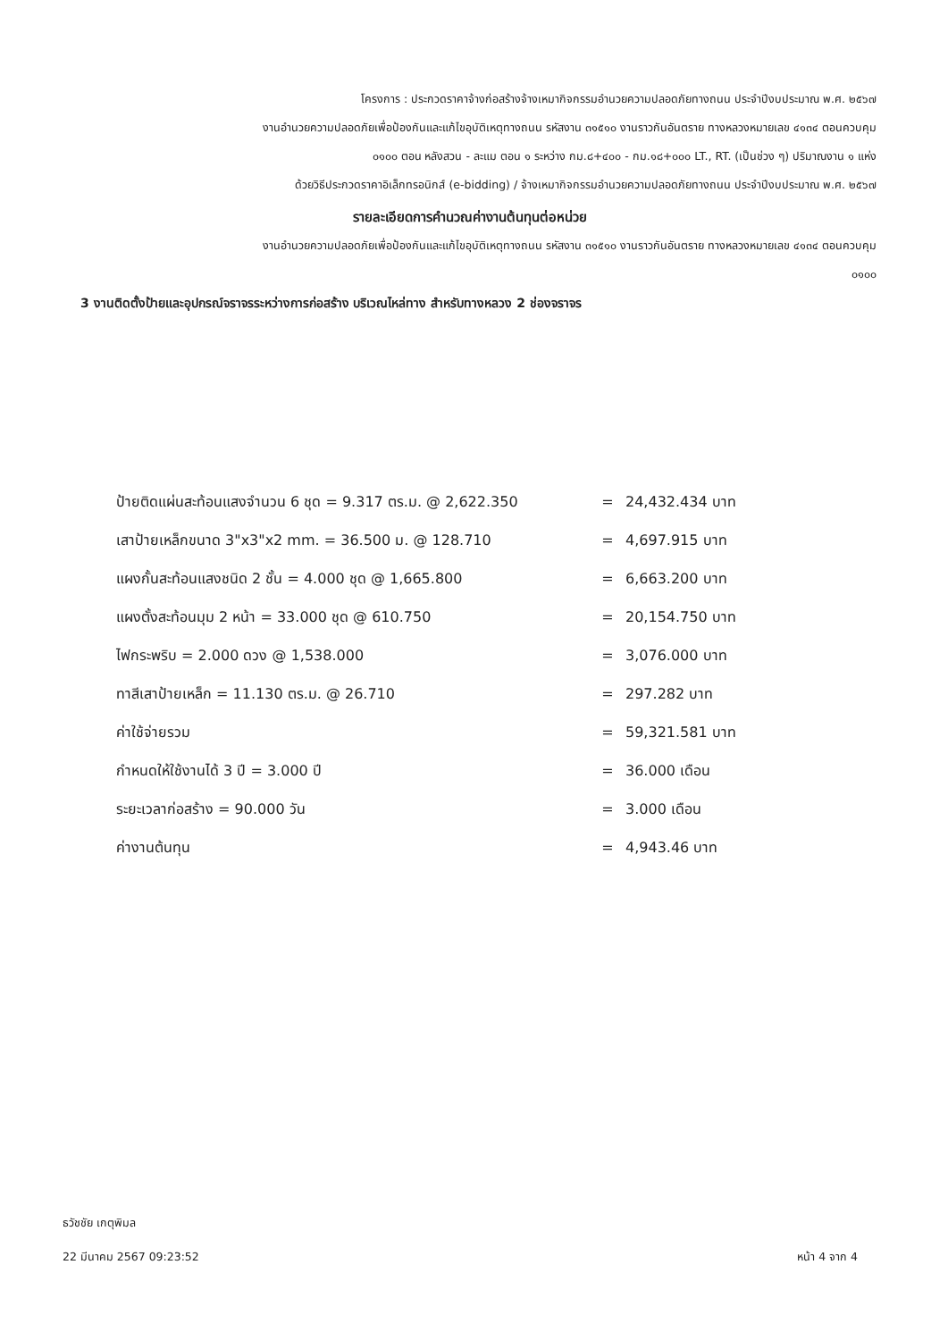โครงการ : ประกวดราคาจ้างก่อสร้างจ้างเหมากิจกรรมอำนวยความปลอดภัยทางถนน ประจำปีงบประมาณ พ.ศ. ๒๕๖๗
งานอำนวยความปลอดภัยเพื่อป้องกันและแก้ไขอุบัติเหตุทางถนน รหัสงาน ๓๑๕๑๐ งานราวกันอันตราย ทางหลวงหมายเลข ๔๑๓๔ ตอนควบคุม
๐๑๐๐ ตอน หลังสวน - ละแม ตอน ๑ ระหว่าง กม.๘+๔๐๐ - กม.๑๘+๐๐๐ LT., RT. (เป็นช่วง ๆ) ปริมาณงาน ๑ แห่ง
ด้วยวิธีประกวดราคาอิเล็กทรอนิกส์ (e-bidding) / จ้างเหมากิจกรรมอำนวยความปลอดภัยทางถนน ประจำปีงบประมาณ พ.ศ. ๒๕๖๗
รายละเอียดการคำนวณค่างานต้นทุนต่อหน่วย
งานอำนวยความปลอดภัยเพื่อป้องกันและแก้ไขอุบัติเหตุทางถนน รหัสงาน ๓๑๕๑๐ งานราวกันอันตราย ทางหลวงหมายเลข ๔๑๓๔ ตอนควบคุม
๐๑๐๐
3 งานติดตั้งป้ายและอุปกรณ์จราจรระหว่างการก่อสร้าง บริเวณไหล่ทาง สำหรับทางหลวง 2 ช่องจราจร
| ป้ายติดแผ่นสะท้อนแสงจำนวน 6 ชุด = 9.317 ตร.ม. @ 2,622.350 | = | 24,432.434 บาท |
| เสาป้ายเหล็กขนาด 3"x3"x2 mm. = 36.500 ม. @ 128.710 | = | 4,697.915 บาท |
| แผงกั้นสะท้อนแสงชนิด 2 ชั้น = 4.000 ชุด @ 1,665.800 | = | 6,663.200 บาท |
| แผงตั้งสะท้อนมุม 2 หน้า = 33.000 ชุด @ 610.750 | = | 20,154.750 บาท |
| ไฟกระพริบ = 2.000 ดวง @ 1,538.000 | = | 3,076.000 บาท |
| ทาสีเสาป้ายเหล็ก = 11.130 ตร.ม. @ 26.710 | = | 297.282 บาท |
| ค่าใช้จ่ายรวม | = | 59,321.581 บาท |
| กำหนดให้ใช้งานได้ 3 ปี = 3.000 ปี | = | 36.000 เดือน |
| ระยะเวลาก่อสร้าง = 90.000 วัน | = | 3.000 เดือน |
| ค่างานต้นทุน | = | 4,943.46 บาท |
ธวัชชัย เกตุพิมล
22 มีนาคม 2567 09:23:52 หน้า 4 จาก 4